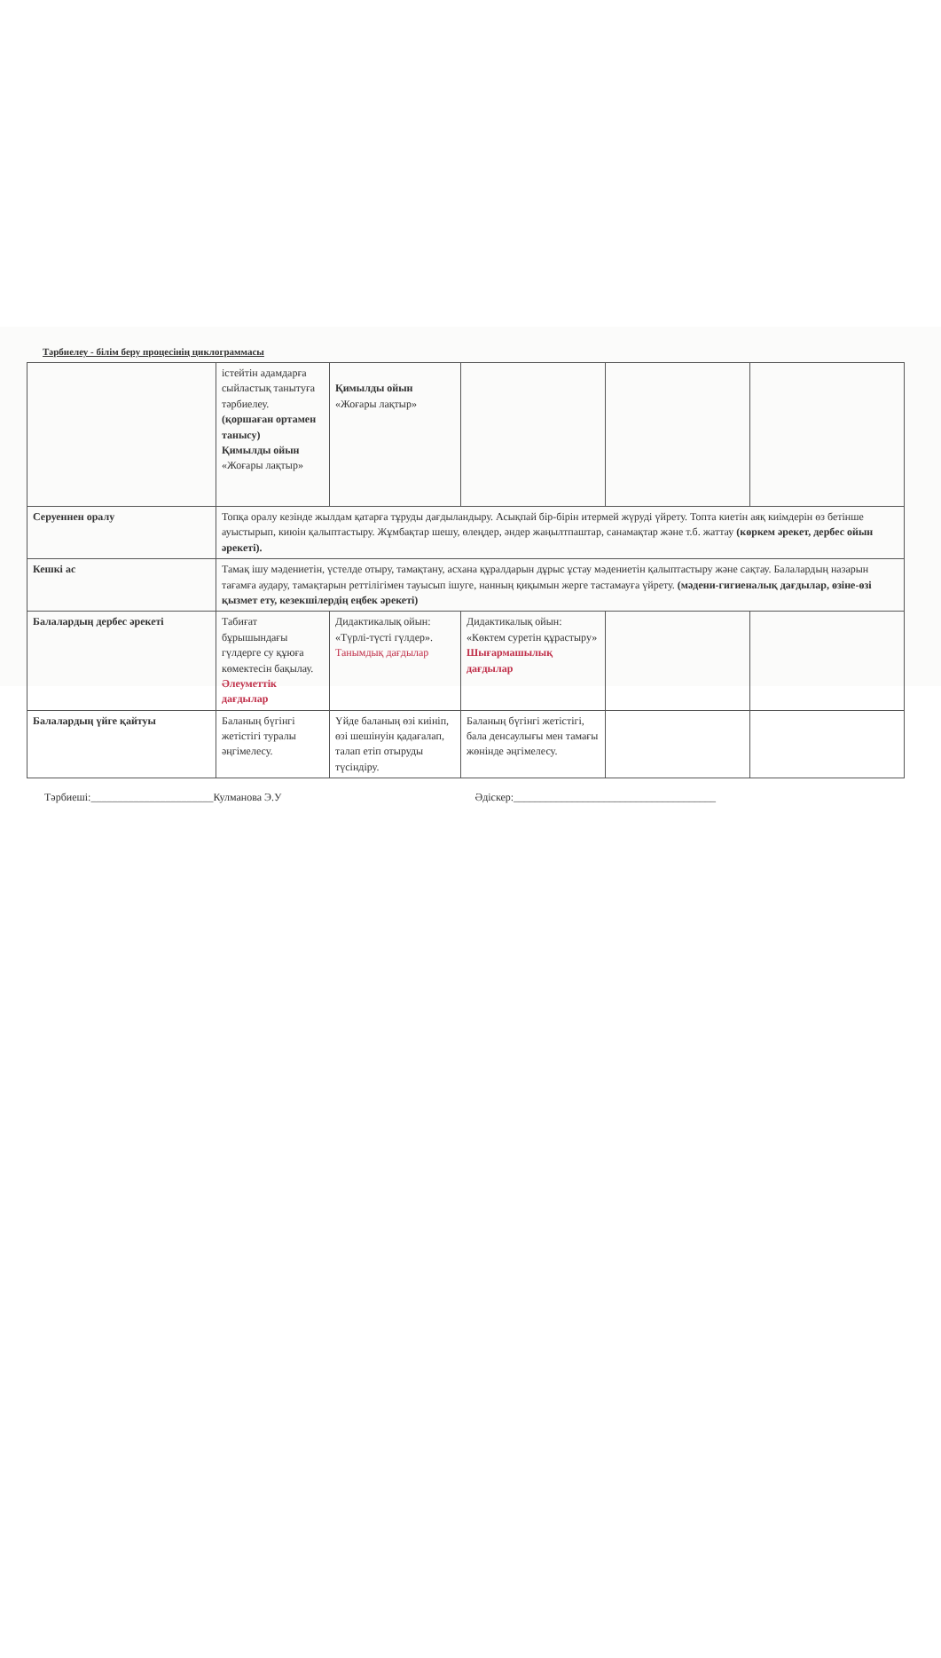Тәрбиелеу - білім беру процесінің циклограммасы
| | істейтін адамдарға сыйластық танытуға тәрбиелеу. (қоршаған ортамен танысу) Қимылды ойын «Жоғары лақтыр» | Қимылды ойын «Жоғары лақтыр» | | | |
| Серуеннен оралу | Топқа оралу кезінде жылдам қатарға тұруды дағдыландыру. Асықпай бір-бірін итермей жүруді үйрету. Топта киетін аяқ киімдерін өз бетінше ауыстырып, киюін қалыптастыру. Жұмбақтар шешу, өлеңдер, әндер жаңылтпаштар, санамақтар және т.б. жаттау (көркем әрекет, дербес ойын әрекеті). | | | | |
| Кешкі ас | Тамақ ішу мәдениетін, үстелде отыру, тамақтану, асхана құралдарын дұрыс ұстау мәдениетін қалыптастыру және сақтау. Балалардың назарын тағамға аудару, тамақтарын реттілігімен тауысып ішуге, нанның қиқымын жерге тастамауға үйрету. (мәдени-гигиеналық дағдылар, өзіне-өзі қызмет ету, кезекшілердің еңбек әрекеті) | | | | |
| Балалардың дербес әрекеті | Табиғат бұрышындағы гүлдерге су құюға көмектесін бақылау. Әлеуметтік дағдылар | Дидактикалық ойын: «Түрлі-түсті гүлдер». Танымдық дағдылар | Дидактикалық ойын: «Көктем суретін құрастыру» Шығармашылық дағдылар | | |
| Балалардың үйге қайтуы | Баланың бүгінгі жетістігі туралы әңгімелесу. | Үйде баланың өзі киініп, өзі шешінуін қадағалап, талап етіп отыруды түсіндіру. | Баланың бүгінгі жетістігі, бала денсаулығы мен тамағы жөнінде әңгімелесу. | | |
Тәрбиеші:_______________________Кулманова Э.У Әдіскер:______________________________________